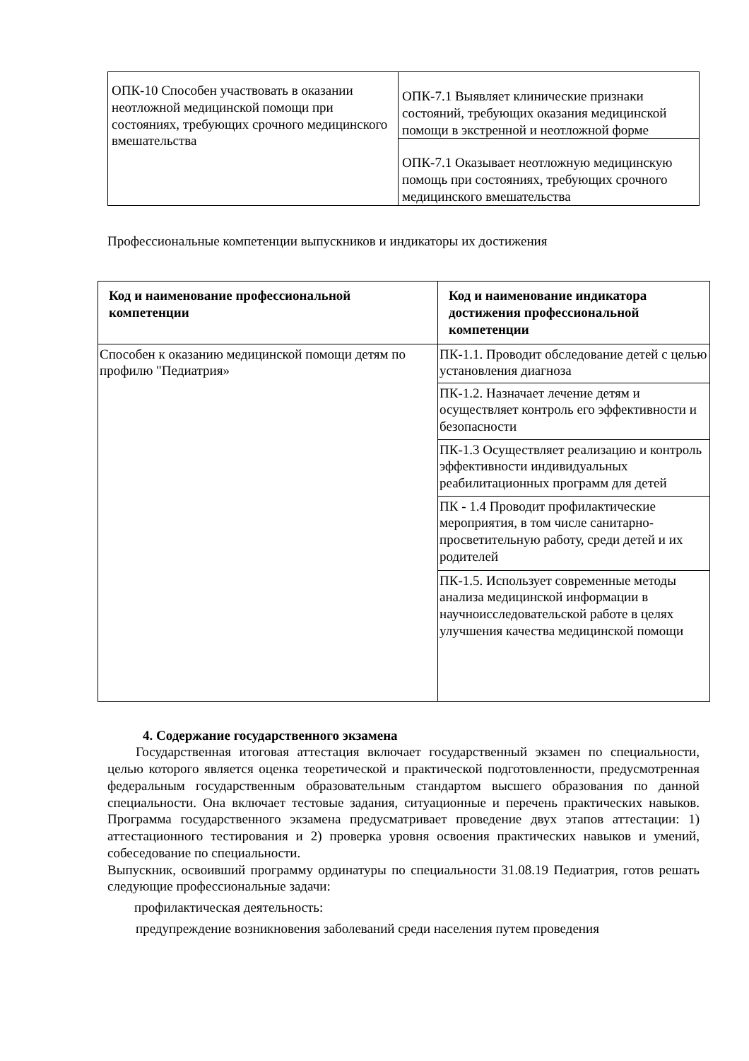| ОПК-10 Способен участвовать в оказании неотложной медицинской помощи при состояниях, требующих срочного медицинского вмешательства | ОПК-7.1 Выявляет клинические признаки состояний, требующих оказания медицинской помощи в экстренной и неотложной форме |
| | ОПК-7.1 Оказывает неотложную медицинскую помощь при состояниях, требующих срочного медицинского вмешательства |
Профессиональные компетенции выпускников и индикаторы их достижения
| Код и наименование профессиональной компетенции | Код и наименование индикатора достижения профессиональной компетенции |
| --- | --- |
| Способен к оказанию медицинской помощи детям по профилю "Педиатрия» | ПК-1.1. Проводит обследование детей с целью установления диагноза |
| | ПК-1.2. Назначает лечение детям и осуществляет контроль его эффективности и безопасности |
| | ПК-1.3 Осуществляет реализацию и контроль эффективности индивидуальных реабилитационных программ для детей |
| | ПК - 1.4 Проводит профилактические мероприятия, в том числе санитарно-просветительную работу, среди детей и их родителей |
| | ПК-1.5. Использует современные методы анализа медицинской информации в научноисследовательской работе в целях улучшения качества медицинской помощи |
4. Содержание государственного экзамена
Государственная итоговая аттестация включает государственный экзамен по специальности, целью которого является оценка теоретической и практической подготовленности, предусмотренная федеральным государственным образовательным стандартом высшего образования по данной специальности. Она включает тестовые задания, ситуационные и перечень практических навыков. Программа государственного экзамена предусматривает проведение двух этапов аттестации: 1) аттестационного тестирования и 2) проверка уровня освоения практических навыков и умений, собеседование по специальности.
Выпускник, освоивший программу ординатуры по специальности 31.08.19 Педиатрия, готов решать следующие профессиональные задачи:
профилактическая деятельность:
предупреждение возникновения заболеваний среди населения путем проведения